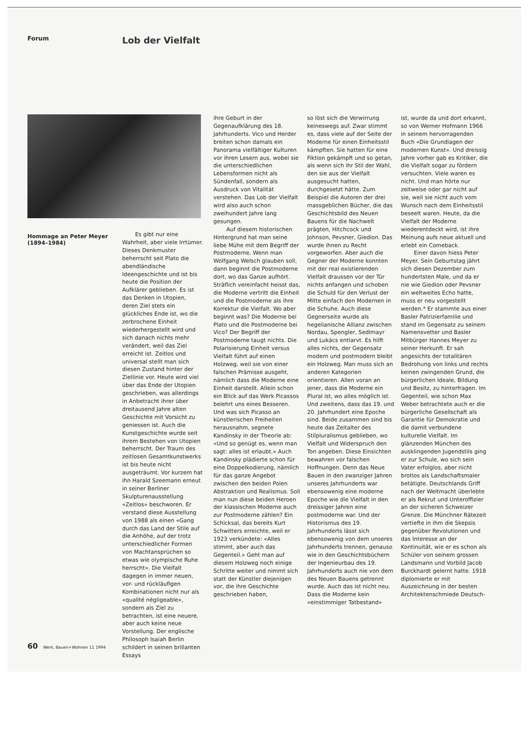Forum
Lob der Vielfalt
Hommage an Peter Meyer (1894–1984)
Es gibt nur eine Wahrheit, aber viele Irrtümer. Dieses Denkmuster beherrscht seit Plato die abendländische Ideengeschichte und ist bis heute die Position der Aufklärer geblieben. Es ist das Denken in Utopien, deren Ziel stets ein glückliches Ende ist, wo die zerbrochene Einheit wiederhergestellt wird und sich danach nichts mehr verändert, weil das Ziel erreicht ist. Zeitlos und universal stellt man sich diesen Zustand hinter der Ziellinie vor. Heute wird viel über das Ende der Utopien geschrieben, was allerdings in Anbetracht ihrer über dreitausend Jahre alten Geschichte mit Vorsicht zu geniessen ist. Auch die Kunstgeschichte wurde seit ihrem Bestehen von Utopien beherrscht. Der Traum des zeitlosen Gesamtkunstwerks ist bis heute nicht ausgeträumt. Vor kurzem hat ihn Harald Szeemann erneut in seiner Berliner Skulpturenausstellung «Zeitlos» beschworen. Er verstand diese Ausstellung von 1988 als einen «Gang durch das Land der Stile auf die Anhöhe, auf der trotz unterschiedlicher Formen von Machtansprüchen so etwas wie olympische Ruhe herrscht». Die Vielfalt dagegen in immer neuen, vor- und rückläufigen Kombinationen nicht nur als «qualité négligeable», sondern als Ziel zu betrachten, ist eine neuere, aber auch keine neue Vorstellung. Der englische Philosoph Isaiah Berlin schildert in seinen brillanten Essays
ihre Geburt in der Gegenaufklärung des 18. Jahrhunderts. Vico und Herder breiten schon damals ein Panorama vielfältiger Kulturen vor ihren Lesern aus, wobei sie die unterschiedlichen Lebensformen nicht als Sündenfall, sondern als Ausdruck von Vitalität verstehen. Das Lob der Vielfalt wird also auch schon zweihundert Jahre lang gesungen.
Auf diesem historischen Hintergrund hat man seine liebe Mühe mit dem Begriff der Postmoderne. Wenn man Wolfgang Welsch glauben soll, dann beginnt die Postmoderne dort, wo das Ganze aufhört. Sträflich vereinfacht heisst das, die Moderne vertritt die Einheit und die Postmoderne als ihre Korrektur die Vielfalt. Wo aber beginnt was? Die Moderne bei Plato und die Postmoderne bei Vico? Der Begriff der Postmoderne taugt nichts. Die Polarisierung Einheit versus Vielfalt führt auf einen Holzweg, weil sie von einer falschen Prämisse ausgeht, nämlich dass die Moderne eine Einheit darstellt. Allein schon ein Blick auf das Werk Picassos belehrt uns eines Besseren. Und was sich Picasso an künstlerischen Freiheiten herausnahm, segnete Kandinsky in der Theorie ab: «Und so genügt es, wenn man sagt: alles ist erlaubt.» Auch Kandinsky plädierte schon für eine Doppelkodierung, nämlich für das ganze Angebot zwischen den beiden Polen Abstraktion und Realismus. Soll man nun diese beiden Heroen der klassischen Moderne auch zur Postmoderne zählen? Ein Schicksal, das bereits Kurt Schwitters erreichte, weil er 1923 verkündete: «Alles stimmt, aber auch das Gegenteil.» Geht man auf diesem Holzweg noch einige Schritte weiter und nimmt sich statt der Künstler diejenigen vor, die ihre Geschichte geschrieben haben,
so löst sich die Verwirrung keineswegs auf. Zwar stimmt es, dass viele auf der Seite der Moderne für einen Einheitsstil kämpften. Sie hatten für eine Fiktion gekämpft und so getan, als wenn sich ihr Stil der Wahl, den sie aus der Vielfalt ausgesucht hatten, durchgesetzt hätte. Zum Beispiel die Autoren der drei massgeblichen Bücher, die das Geschichtsbild des Neuen Bauens für die Nachwelt prägten, Hitchcock und Johnson, Pevsner, Giedion. Das wurde ihnen zu Recht vorgeworfen. Aber auch die Gegner der Moderne konnten mit der real existierenden Vielfalt draussen vor der Tür nichts anfangen und schoben die Schuld für den Verlust der Mitte einfach den Modernen in die Schuhe. Auch diese Gegnerseite wurde als hegelianische Allianz zwischen Nordau, Spengler, Sedlmayr und Lukács entlarvt. Es hilft alles nichts, der Gegensatz modern und postmodern bleibt ein Holzweg. Man muss sich an anderen Kategorien orientieren. Allen voran an jener, dass die Moderne ein Plural ist, wo alles möglich ist. Und zweitens, dass das 19. und 20. Jahrhundert eine Epoche sind. Beide zusammen sind bis heute das Zeitalter des Stilpluralismus geblieben, wo Vielfalt und Widerspruch den Ton angeben. Diese Einsichten bewahren vor falschen Hoffnungen. Denn das Neue Bauen in den zwanziger Jahren unseres Jahrhunderts war ebensowenig eine moderne Epoche wie die Vielfalt in den dreissiger Jahren eine postmoderne war. Und der Historismus des 19. Jahrhunderts lässt sich ebensowenig von dem unseres Jahrhunderts trennen, genauso wie in den Geschichtsbüchern der Ingenieurbau des 19. Jahrhunderts auch nie von dem des Neuen Bauens getrennt wurde. Auch das ist nicht neu. Dass die Moderne kein «einstimmiger Tatbestand»
ist, wurde da und dort erkannt, so von Werner Hofmann 1966 in seinem hervorragenden Buch «Die Grundlagen der modernen Kunst». Und dreissig Jahre vorher gab es Kritiker, die die Vielfalt sogar zu fördern versuchten. Viele waren es nicht. Und man hörte nur zeitweise oder gar nicht auf sie, weil sie nicht auch vom Wunsch nach dem Einheitsstil beseelt waren. Heute, da die Vielfalt der Moderne wiederentdeckt wird, ist ihre Meinung aufs neue aktuell und erlebt ein Comeback.
Einer davon hiess Peter Meyer. Sein Geburtstag jährt sich diesen Dezember zum hundertsten Male, und da er nie wie Giedion oder Pevsner ein weltweites Echo hatte, muss er neu vorgestellt werden.* Er stammte aus einer Basler Patrizierfamilie und stand im Gegensatz zu seinem Namensvetter und Basler Mitbürger Hannes Meyer zu seiner Herkunft. Er sah angesichts der totalitären Bedrohung von links und rechts keinen zwingenden Grund, die bürgerlichen Ideale, Bildung und Besitz, zu hinterfragen. Im Gegenteil, wie schon Max Weber betrachtete auch er die bürgerliche Gesellschaft als Garantie für Demokratie und die damit verbundene kulturelle Vielfalt. Im glänzenden München des ausklingenden Jugendstils ging er zur Schule, wo sich sein Vater erfolglos, aber nicht brotlos als Landschaftsmaler betätigte. Deutschlands Griff nach der Weltmacht überlebte er als Rekrut und Unteroffizier an der sicheren Schweizer Grenze. Die Münchner Rätezeit vertiefte in ihm die Skepsis gegenüber Revolutionen und das Interesse an der Kontinuität, wie er es schon als Schüler von seinem grossen Landsmann und Vorbild Jacob Burckhardt gelernt hatte. 1918 diplomierte er mit Auszeichnung in der besten Architektenschmiede Deutsch-
60 Werk, Bauen+Wohnen 11 1994